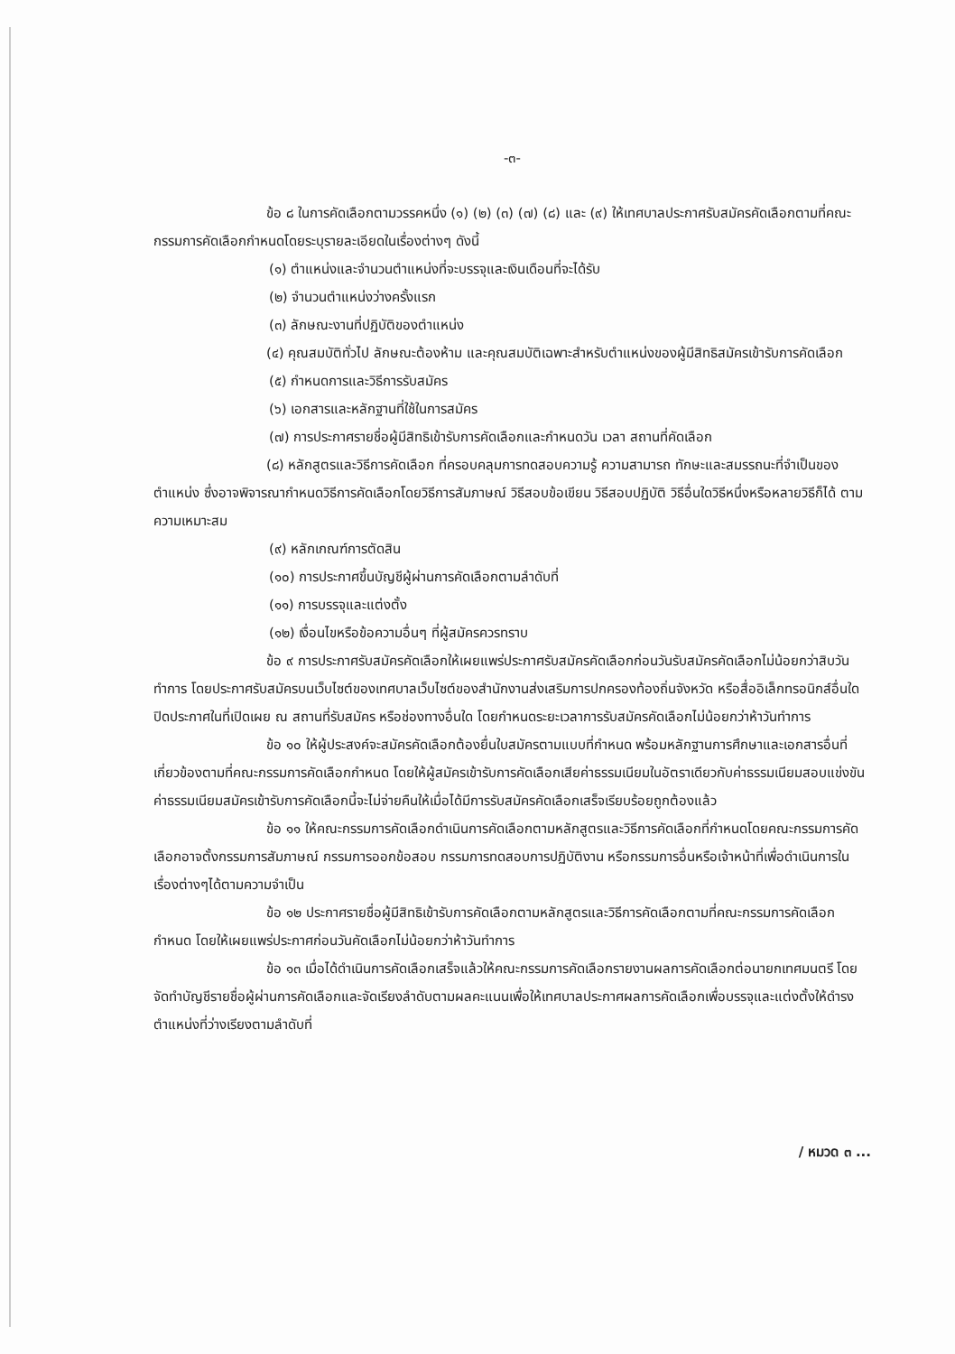-๓-
ข้อ ๘ ในการคัดเลือกตามวรรคหนึ่ง (๑) (๒) (๓) (๗) (๘) และ (๙) ให้เทศบาลประกาศรับสมัครคัดเลือกตามที่คณะกรรมการคัดเลือกกำหนดโดยระบุรายละเอียดในเรื่องต่างๆ ดังนี้
(๑) ตำแหน่งและจำนวนตำแหน่งที่จะบรรจุและเงินเดือนที่จะได้รับ
(๒) จำนวนตำแหน่งว่างครั้งแรก
(๓) ลักษณะงานที่ปฏิบัติของตำแหน่ง
(๔) คุณสมบัติทั่วไป ลักษณะต้องห้าม และคุณสมบัติเฉพาะสำหรับตำแหน่งของผู้มีสิทธิสมัครเข้ารับการคัดเลือก
(๕) กำหนดการและวิธีการรับสมัคร
(๖) เอกสารและหลักฐานที่ใช้ในการสมัคร
(๗) การประกาศรายชื่อผู้มีสิทธิเข้ารับการคัดเลือกและกำหนดวัน เวลา สถานที่คัดเลือก
(๘) หลักสูตรและวิธีการคัดเลือก ที่ครอบคลุมการทดสอบความรู้ ความสามารถ ทักษะและสมรรถนะที่จำเป็นของตำแหน่ง ซึ่งอาจพิจารณากำหนดวิธีการคัดเลือกโดยวิธีการสัมภาษณ์ วิธีสอบข้อเขียน วิธีสอบปฏิบัติ วิธีอื่นใดวิธีหนึ่งหรือหลายวิธีก็ได้ ตามความเหมาะสม
(๙) หลักเกณฑ์การตัดสิน
(๑๐) การประกาศขึ้นบัญชีผู้ผ่านการคัดเลือกตามลำดับที่
(๑๑) การบรรจุและแต่งตั้ง
(๑๒) เงื่อนไขหรือข้อความอื่นๆ ที่ผู้สมัครควรทราบ
ข้อ ๙ การประกาศรับสมัครคัดเลือกให้เผยแพร่ประกาศรับสมัครคัดเลือกก่อนวันรับสมัครคัดเลือกไม่น้อยกว่าสิบวันทำการ โดยประกาศรับสมัครบนเว็บไซต์ของเทศบาลเว็บไซต์ของสำนักงานส่งเสริมการปกครองท้องถิ่นจังหวัด หรือสื่ออิเล็กทรอนิกส์อื่นใด ปิดประกาศในที่เปิดเผย ณ สถานที่รับสมัคร หรือช่องทางอื่นใด โดยกำหนดระยะเวลาการรับสมัครคัดเลือกไม่น้อยกว่าห้าวันทำการ
ข้อ ๑๐ ให้ผู้ประสงค์จะสมัครคัดเลือกต้องยื่นใบสมัครตามแบบที่กำหนด พร้อมหลักฐานการศึกษาและเอกสารอื่นที่เกี่ยวข้องตามที่คณะกรรมการคัดเลือกกำหนด โดยให้ผู้สมัครเข้ารับการคัดเลือกเสียค่าธรรมเนียมในอัตราเดียวกับค่าธรรมเนียมสอบแข่งขัน ค่าธรรมเนียมสมัครเข้ารับการคัดเลือกนี้จะไม่จ่ายคืนให้เมื่อได้มีการรับสมัครคัดเลือกเสร็จเรียบร้อยถูกต้องแล้ว
ข้อ ๑๑ ให้คณะกรรมการคัดเลือกดำเนินการคัดเลือกตามหลักสูตรและวิธีการคัดเลือกที่กำหนดโดยคณะกรรมการคัดเลือกอาจตั้งกรรมการสัมภาษณ์ กรรมการออกข้อสอบ กรรมการทดสอบการปฏิบัติงาน หรือกรรมการอื่นหรือเจ้าหน้าที่เพื่อดำเนินการในเรื่องต่างๆได้ตามความจำเป็น
ข้อ ๑๒ ประกาศรายชื่อผู้มีสิทธิเข้ารับการคัดเลือกตามหลักสูตรและวิธีการคัดเลือกตามที่คณะกรรมการคัดเลือกกำหนด โดยให้เผยแพร่ประกาศก่อนวันคัดเลือกไม่น้อยกว่าห้าวันทำการ
ข้อ ๑๓ เมื่อได้ดำเนินการคัดเลือกเสร็จแล้วให้คณะกรรมการคัดเลือกรายงานผลการคัดเลือกต่อนายกเทศมนตรี โดยจัดทำบัญชีรายชื่อผู้ผ่านการคัดเลือกและจัดเรียงลำดับตามผลคะแนนเพื่อให้เทศบาลประกาศผลการคัดเลือกเพื่อบรรจุและแต่งตั้งให้ดำรงตำแหน่งที่ว่างเรียงตามลำดับที่
/ หมวด ๓ ...